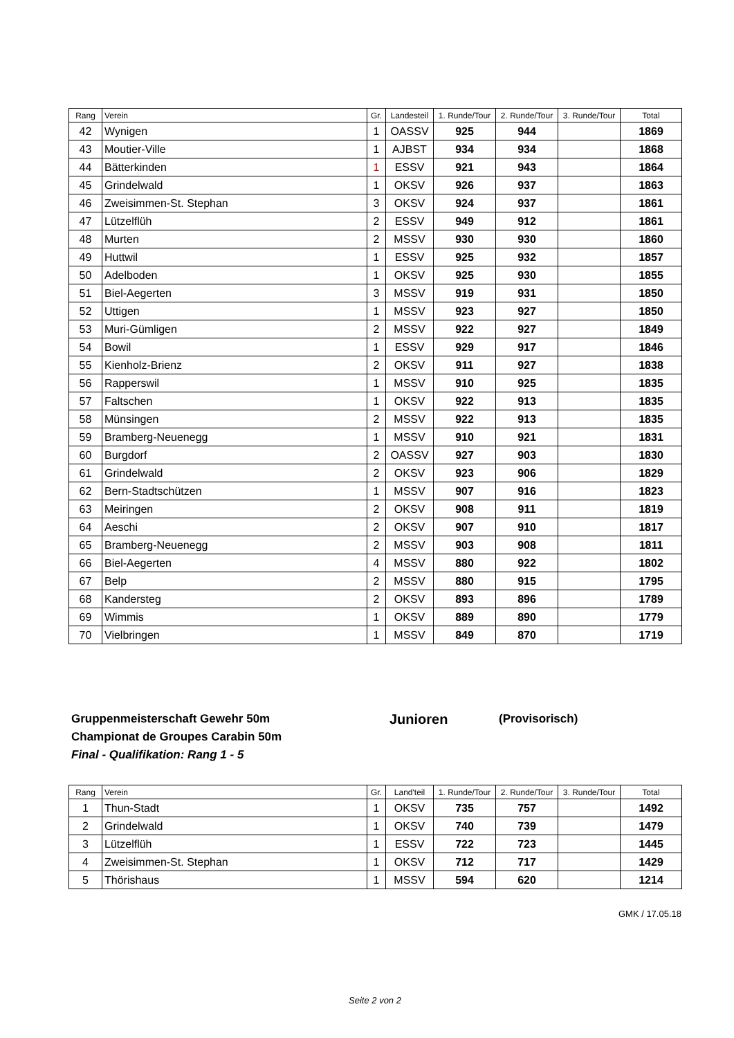| Rang | Verein | Gr. | Landesteil | 1. Runde/Tour | 2. Runde/Tour | 3. Runde/Tour | Total |
| --- | --- | --- | --- | --- | --- | --- | --- |
| 42 | Wynigen | 1 | OASSV | 925 | 944 | | 1869 |
| 43 | Moutier-Ville | 1 | AJBST | 934 | 934 | | 1868 |
| 44 | Bätterkinden | 1 | ESSV | 921 | 943 | | 1864 |
| 45 | Grindelwald | 1 | OKSV | 926 | 937 | | 1863 |
| 46 | Zweisimmen-St. Stephan | 3 | OKSV | 924 | 937 | | 1861 |
| 47 | Lützelflüh | 2 | ESSV | 949 | 912 | | 1861 |
| 48 | Murten | 2 | MSSV | 930 | 930 | | 1860 |
| 49 | Huttwil | 1 | ESSV | 925 | 932 | | 1857 |
| 50 | Adelboden | 1 | OKSV | 925 | 930 | | 1855 |
| 51 | Biel-Aegerten | 3 | MSSV | 919 | 931 | | 1850 |
| 52 | Uttigen | 1 | MSSV | 923 | 927 | | 1850 |
| 53 | Muri-Gümligen | 2 | MSSV | 922 | 927 | | 1849 |
| 54 | Bowil | 1 | ESSV | 929 | 917 | | 1846 |
| 55 | Kienholz-Brienz | 2 | OKSV | 911 | 927 | | 1838 |
| 56 | Rapperswil | 1 | MSSV | 910 | 925 | | 1835 |
| 57 | Faltschen | 1 | OKSV | 922 | 913 | | 1835 |
| 58 | Münsingen | 2 | MSSV | 922 | 913 | | 1835 |
| 59 | Bramberg-Neuenegg | 1 | MSSV | 910 | 921 | | 1831 |
| 60 | Burgdorf | 2 | OASSV | 927 | 903 | | 1830 |
| 61 | Grindelwald | 2 | OKSV | 923 | 906 | | 1829 |
| 62 | Bern-Stadtschützen | 1 | MSSV | 907 | 916 | | 1823 |
| 63 | Meiringen | 2 | OKSV | 908 | 911 | | 1819 |
| 64 | Aeschi | 2 | OKSV | 907 | 910 | | 1817 |
| 65 | Bramberg-Neuenegg | 2 | MSSV | 903 | 908 | | 1811 |
| 66 | Biel-Aegerten | 4 | MSSV | 880 | 922 | | 1802 |
| 67 | Belp | 2 | MSSV | 880 | 915 | | 1795 |
| 68 | Kandersteg | 2 | OKSV | 893 | 896 | | 1789 |
| 69 | Wimmis | 1 | OKSV | 889 | 890 | | 1779 |
| 70 | Vielbringen | 1 | MSSV | 849 | 870 | | 1719 |
Gruppenmeisterschaft Gewehr 50m Junioren (Provisorisch)
Championat de Groupes Carabin 50m
Final - Qualifikation: Rang 1 - 5
| Rang | Verein | Gr. | Land'teil | 1. Runde/Tour | 2. Runde/Tour | 3. Runde/Tour | Total |
| --- | --- | --- | --- | --- | --- | --- | --- |
| 1 | Thun-Stadt | 1 | OKSV | 735 | 757 | | 1492 |
| 2 | Grindelwald | 1 | OKSV | 740 | 739 | | 1479 |
| 3 | Lützelflüh | 1 | ESSV | 722 | 723 | | 1445 |
| 4 | Zweisimmen-St. Stephan | 1 | OKSV | 712 | 717 | | 1429 |
| 5 | Thörishaus | 1 | MSSV | 594 | 620 | | 1214 |
GMK / 17.05.18
Seite 2 von 2